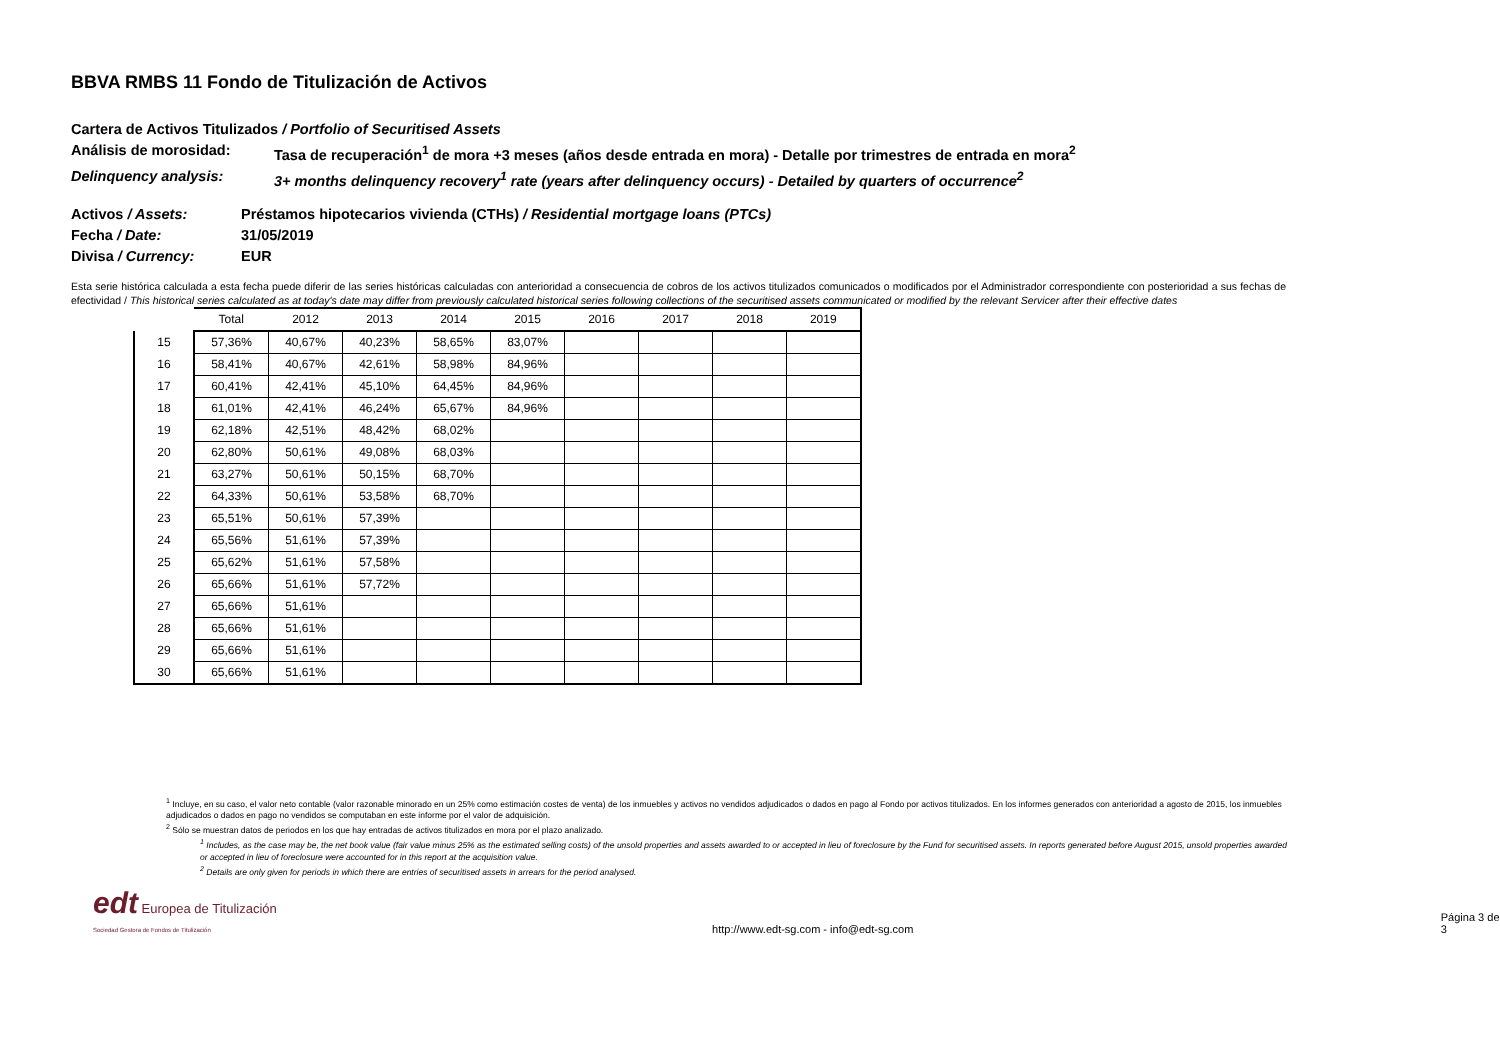BBVA RMBS 11 Fondo de Titulización de Activos
Cartera de Activos Titulizados / Portfolio of Securitised Assets
Análisis de morosidad: Tasa de recuperación<sup>1</sup> de mora +3 meses (años desde entrada en mora) - Detalle por trimestres de entrada en mora<sup>2</sup>
Delinquency analysis: 3+ months delinquency recovery<sup>1</sup> rate (years after delinquency occurs) - Detailed by quarters of occurrence<sup>2</sup>
Activos / Assets: Préstamos hipotecarios vivienda (CTHs) / Residential mortgage loans (PTCs)
Fecha / Date: 31/05/2019
Divisa / Currency: EUR
Esta serie histórica calculada a esta fecha puede diferir de las series históricas calculadas con anterioridad a consecuencia de cobros de los activos titulizados comunicados o modificados por el Administrador correspondiente con posterioridad a sus fechas de efectividad / This historical series calculated as at today's date may differ from previously calculated historical series following collections of the securitised assets communicated or modified by the relevant Servicer after their effective dates
| | Total | 2012 | 2013 | 2014 | 2015 | 2016 | 2017 | 2018 | 2019 |
| --- | --- | --- | --- | --- | --- | --- | --- | --- | --- |
| 15 | 57,36% | 40,67% | 40,23% | 58,65% | 83,07% | | | | |
| 16 | 58,41% | 40,67% | 42,61% | 58,98% | 84,96% | | | | |
| 17 | 60,41% | 42,41% | 45,10% | 64,45% | 84,96% | | | | |
| 18 | 61,01% | 42,41% | 46,24% | 65,67% | 84,96% | | | | |
| 19 | 62,18% | 42,51% | 48,42% | 68,02% | | | | | |
| 20 | 62,80% | 50,61% | 49,08% | 68,03% | | | | | |
| 21 | 63,27% | 50,61% | 50,15% | 68,70% | | | | | |
| 22 | 64,33% | 50,61% | 53,58% | 68,70% | | | | | |
| 23 | 65,51% | 50,61% | 57,39% | | | | | | |
| 24 | 65,56% | 51,61% | 57,39% | | | | | | |
| 25 | 65,62% | 51,61% | 57,58% | | | | | | |
| 26 | 65,66% | 51,61% | 57,72% | | | | | | |
| 27 | 65,66% | 51,61% | | | | | | | |
| 28 | 65,66% | 51,61% | | | | | | | |
| 29 | 65,66% | 51,61% | | | | | | | |
| 30 | 65,66% | 51,61% | | | | | | | |
<sup>1</sup> Incluye, en su caso, el valor neto contable (valor razonable minorado en un 25% como estimación costes de venta) de los inmuebles y activos no vendidos adjudicados o dados en pago al Fondo por activos titulizados. En los informes generados con anterioridad a agosto de 2015, los inmuebles adjudicados o dados en pago no vendidos se computaban en este informe por el valor de adquisición.
<sup>2</sup> Sólo se muestran datos de periodos en los que hay entradas de activos titulizados en mora por el plazo analizado.
<sup>1</sup> Includes, as the case may be, the net book value (fair value minus 25% as the estimated selling costs) of the unsold properties and assets awarded to or accepted in lieu of foreclosure by the Fund for securitised assets. In reports generated before August 2015, unsold properties awarded or accepted in lieu of foreclosure were accounted for in this report at the acquisition value.
<sup>2</sup> Details are only given for periods in which there are entries of securitised assets in arrears for the period analysed.
edt Europea de Titulización
Sociedad Gestora de Fondos de Titulización
http://www.edt-sg.com - info@edt-sg.com
Página 3 de 3